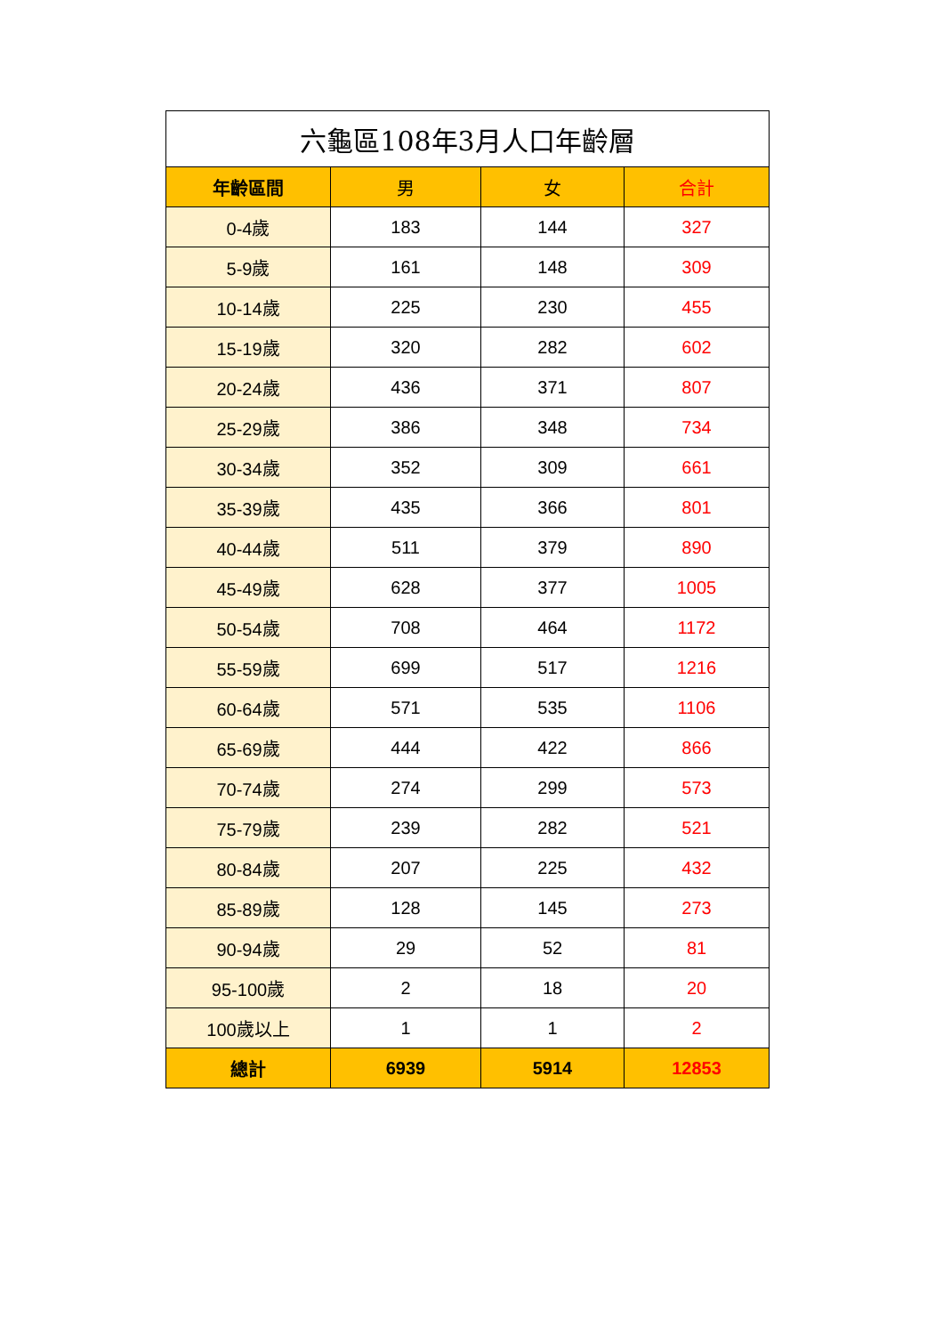| 六龜區108年3月人口年齡層 | | | |
| --- | --- | --- | --- |
| 年齡區間 | 男 | 女 | 合計 |
| 0-4歲 | 183 | 144 | 327 |
| 5-9歲 | 161 | 148 | 309 |
| 10-14歲 | 225 | 230 | 455 |
| 15-19歲 | 320 | 282 | 602 |
| 20-24歲 | 436 | 371 | 807 |
| 25-29歲 | 386 | 348 | 734 |
| 30-34歲 | 352 | 309 | 661 |
| 35-39歲 | 435 | 366 | 801 |
| 40-44歲 | 511 | 379 | 890 |
| 45-49歲 | 628 | 377 | 1005 |
| 50-54歲 | 708 | 464 | 1172 |
| 55-59歲 | 699 | 517 | 1216 |
| 60-64歲 | 571 | 535 | 1106 |
| 65-69歲 | 444 | 422 | 866 |
| 70-74歲 | 274 | 299 | 573 |
| 75-79歲 | 239 | 282 | 521 |
| 80-84歲 | 207 | 225 | 432 |
| 85-89歲 | 128 | 145 | 273 |
| 90-94歲 | 29 | 52 | 81 |
| 95-100歲 | 2 | 18 | 20 |
| 100歲以上 | 1 | 1 | 2 |
| 總計 | 6939 | 5914 | 12853 |